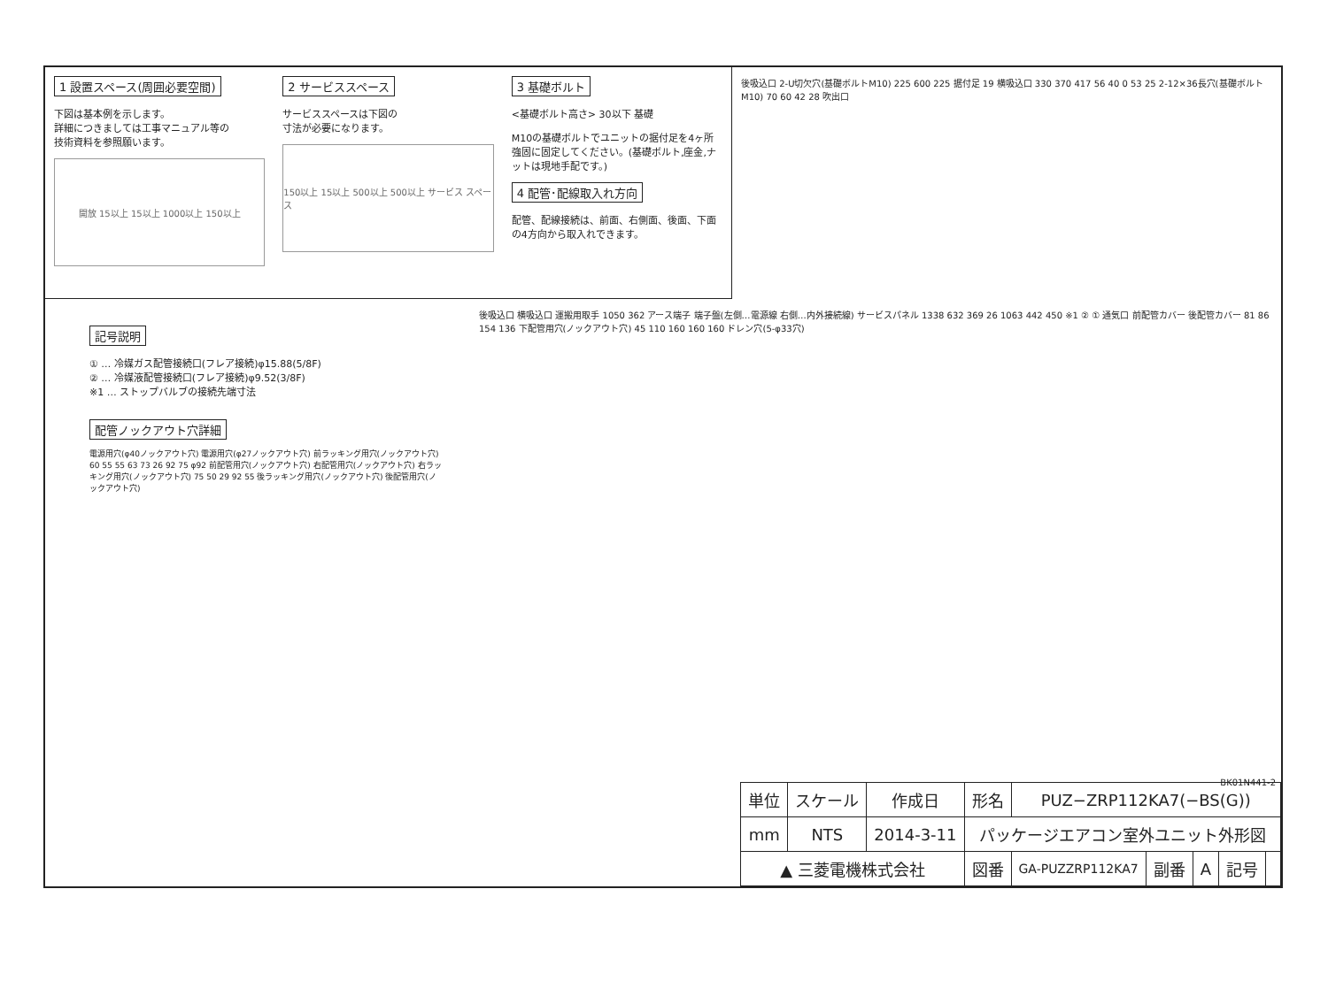1 設置スペース(周囲必要空間)
下図は基本例を示します。
詳細につきましては工事マニュアル等の
技術資料を参照願います。
開放 15以上 15以上 1000以上 150以上
2 サービススペース
サービススペースは下図の
寸法が必要になります。
150以上 15以上 500以上 500以上 サービス スペース
3 基礎ボルト
<基礎ボルト高さ> 30以下 基礎
M10の基礎ボルトでユニットの据付足を4ヶ所強固に固定してください。(基礎ボルト,座金,ナットは現地手配です。)
4 配管･配線取入れ方向
配管、配線接続は、前面、右側面、後面、下面の4方向から取入れできます。
後吸込口 2-U切欠穴(基礎ボルトM10) 225 600 225 据付足 19 横吸込口 330 370 417 56 40 0 53 25 2-12×36長穴(基礎ボルトM10) 70 60 42 28 吹出口
記号説明
① … 冷媒ガス配管接続口(フレア接続)φ15.88(5/8F)
② … 冷媒液配管接続口(フレア接続)φ9.52(3/8F)
※1 … ストップバルブの接続先端寸法
配管ノックアウト穴詳細
電源用穴(φ40ノックアウト穴) 電源用穴(φ27ノックアウト穴) 前ラッキング用穴(ノックアウト穴) 60 55 55 63 73 26 92 75 φ92 前配管用穴(ノックアウト穴) 右配管用穴(ノックアウト穴) 右ラッキング用穴(ノックアウト穴) 75 50 29 92 55 後ラッキング用穴(ノックアウト穴) 後配管用穴(ノックアウト穴)
後吸込口 横吸込口 運搬用取手 1050 362 アース端子 端子盤(左側…電源線 右側…内外接続線) サービスパネル 1338 632 369 26 1063 442 450 ※1 ② ① 通気口 前配管カバー 後配管カバー 81 86 154 136 下配管用穴(ノックアウト穴) 45 110 160 160 160 ドレン穴(5-φ33穴)
BK01N441-2
| 単位 | スケール | 作成日 | 形名 | PUZ−ZRP112KA7(−BS(G)) | | | | |
| mm | NTS | 2014-3-11 | パッケージエアコン室外ユニット外形図 | | | | | |
| ▲ 三菱電機株式会社 | | | 図番 | GA-PUZZRP112KA7 | 副番 | A | 記号 | |